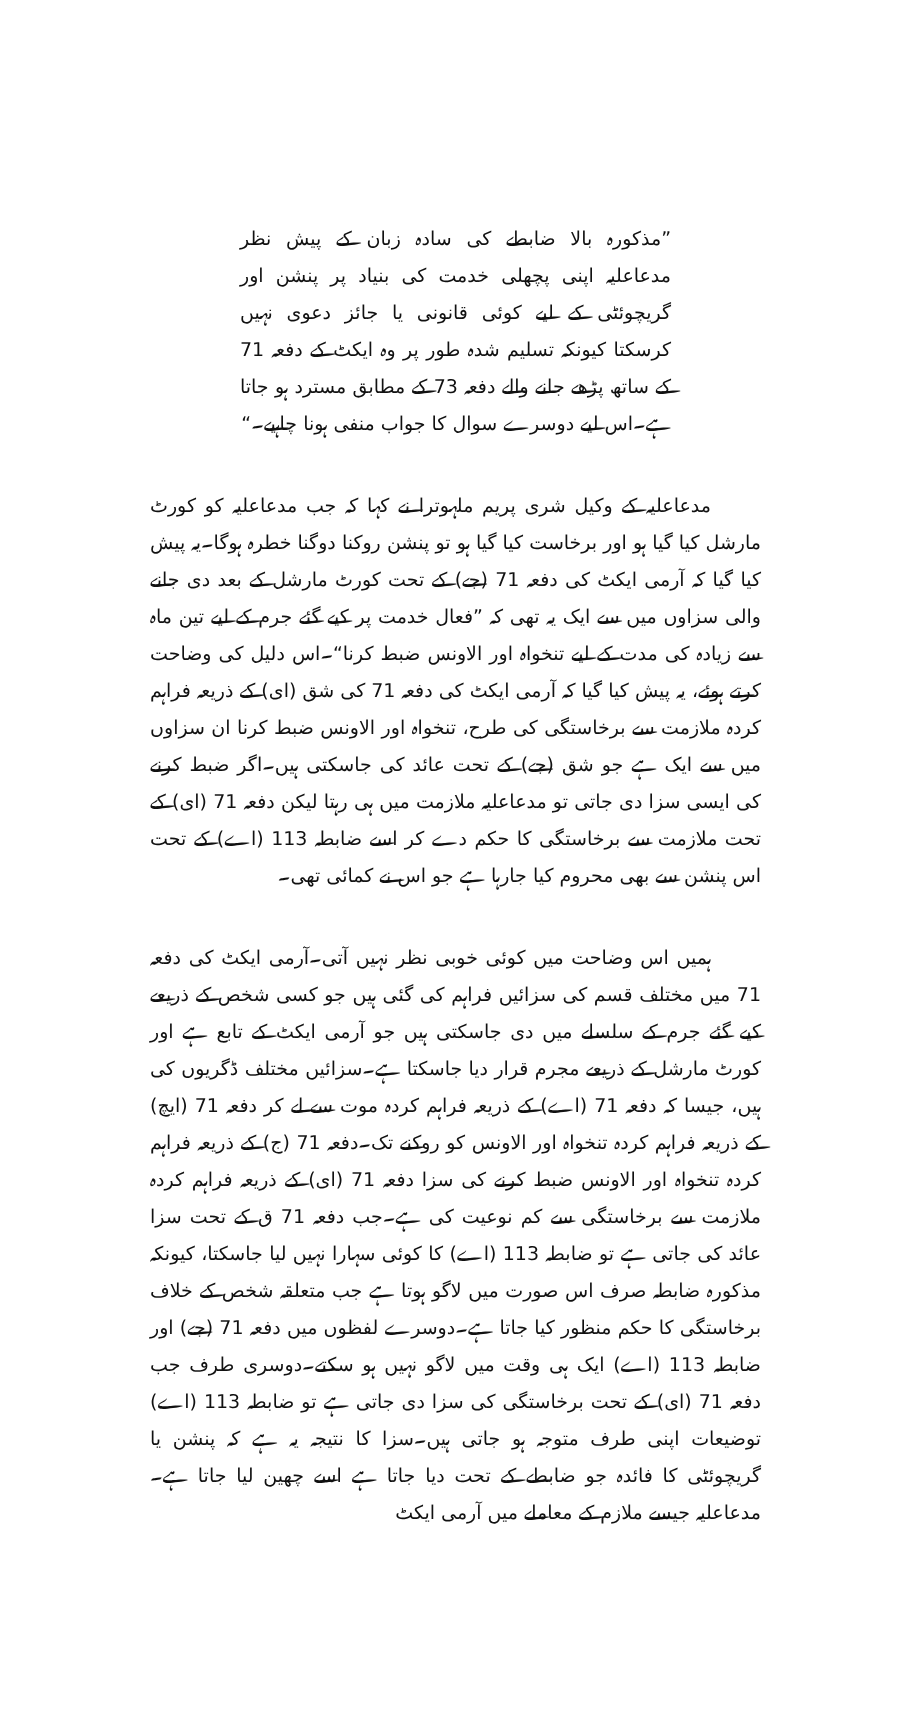”مذکورہ بالا ضابطے کی سادہ زبان کے پیش نظر مدعاعلیہ اپنی پچھلی خدمت کی بنیاد پر پنشن اور گریچوئٹی کے لیے کوئی قانونی یا جائز دعوی نہیں کرسکتا کیونکہ تسلیم شدہ طور پر وہ ایکٹ کے دفعہ 71 کے ساتھ پڑھے جانے والے دفعہ 73 کے مطابق مسترد ہو جاتا ہے۔اس لیے دوسرے سوال کا جواب منفی ہونا چاہیے۔“
مدعاعلیہ کے وکیل شری پریم ملہوترا نے کہا کہ جب مدعاعلیہ کو کورٹ مارشل کیا گیا ہو اور برخاست کیا گیا ہو تو پنشن روکنا دوگنا خطرہ ہوگا۔یہ پیش کیا گیا کہ آرمی ایکٹ کی دفعہ 71 (جے) کے تحت کورٹ مارشل کے بعد دی جانے والی سزاوں میں سے ایک یہ تھی کہ ”فعال خدمت پر کیے گئے جرم کے لیے تین ماہ سے زیادہ کی مدت کے لیے تنخواہ اور الاونس ضبط کرنا“۔اس دلیل کی وضاحت کرتے ہوئے، یہ پیش کیا گیا کہ آرمی ایکٹ کی دفعہ 71 کی شق (ای) کے ذریعہ فراہم کردہ ملازمت سے برخاستگی کی طرح، تنخواہ اور الاونس ضبط کرنا ان سزاوں میں سے ایک ہے جو شق (جے) کے تحت عائد کی جاسکتی ہیں۔اگر ضبط کرنے کی ایسی سزا دی جاتی تو مدعاعلیہ ملازمت میں ہی رہتا لیکن دفعہ 71 (ای) کے تحت ملازمت سے برخاستگی کا حکم دے کر اسے ضابطہ 113 (اے) کے تحت اس پنشن سے بھی محروم کیا جارہا ہے جو اس نے کمائی تھی۔
ہمیں اس وضاحت میں کوئی خوبی نظر نہیں آتی۔آرمی ایکٹ کی دفعہ 71 میں مختلف قسم کی سزائیں فراہم کی گئی ہیں جو کسی شخص کے ذریعے کیے گئے جرم کے سلسلے میں دی جاسکتی ہیں جو آرمی ایکٹ کے تابع ہے اور کورٹ مارشل کے ذریعے مجرم قرار دیا جاسکتا ہے۔سزائیں مختلف ڈگریوں کی ہیں، جیسا کہ دفعہ 71 (اے) کے ذریعہ فراہم کردہ موت سے لے کر دفعہ 71 (ایچ) کے ذریعہ فراہم کردہ تنخواہ اور الاونس کو روکنے تک۔دفعہ 71 (ج) کے ذریعہ فراہم کردہ تنخواہ اور الاونس ضبط کرنے کی سزا دفعہ 71 (ای) کے ذریعہ فراہم کردہ ملازمت سے برخاستگی سے کم نوعیت کی ہے۔جب دفعہ 71 ق کے تحت سزا عائد کی جاتی ہے تو ضابطہ 113 (اے) کا کوئی سہارا نہیں لیا جاسکتا، کیونکہ مذکورہ ضابطہ صرف اس صورت میں لاگو ہوتا ہے جب متعلقہ شخص کے خلاف برخاستگی کا حکم منظور کیا جاتا ہے۔دوسرے لفظوں میں دفعہ 71 (جے) اور ضابطہ 113 (اے) ایک ہی وقت میں لاگو نہیں ہو سکتے۔دوسری طرف جب دفعہ 71 (ای) کے تحت برخاستگی کی سزا دی جاتی ہے تو ضابطہ 113 (اے) توضیعات اپنی طرف متوجہ ہو جاتی ہیں۔سزا کا نتیجہ یہ ہے کہ پنشن یا گریچوئٹی کا فائدہ جو ضابطے کے تحت دیا جاتا ہے اسے چھین لیا جاتا ہے۔مدعاعلیہ جیسے ملازم کے معاملے میں آرمی ایکٹ